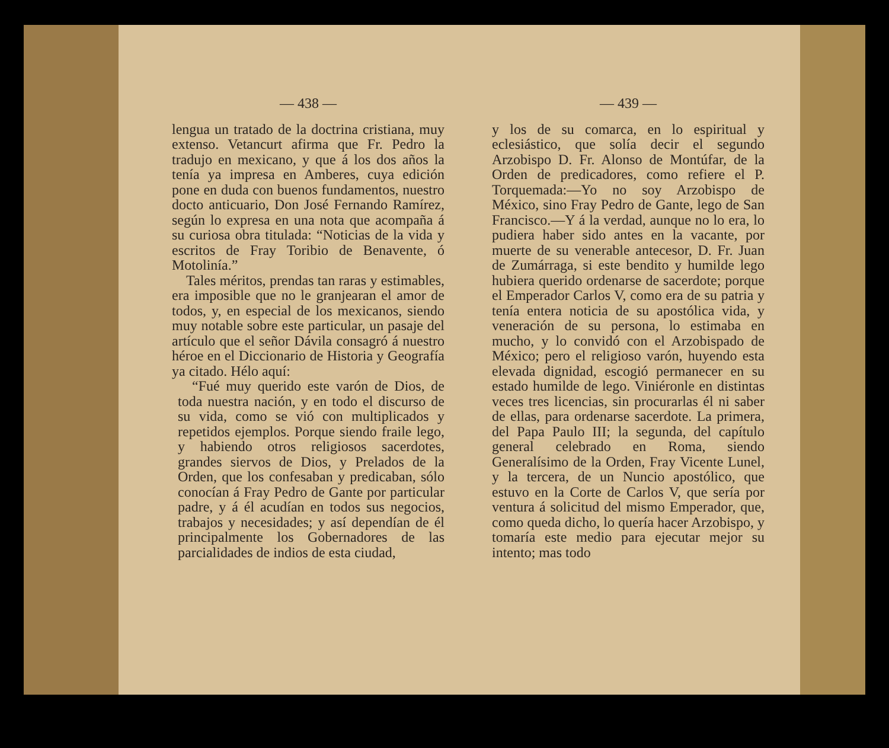— 438 —
lengua un tratado de la doctrina cristiana, muy extenso. Vetancurt afirma que Fr. Pedro la tradujo en mexicano, y que á los dos años la tenía ya impresa en Amberes, cuya edición pone en duda con buenos fundamentos, nuestro docto anticuario, Don José Fernando Ramírez, según lo expresa en una nota que acompaña á su curiosa obra titulada: “Noticias de la vida y escritos de Fray Toribio de Benavente, ó Motolinía.”
Tales méritos, prendas tan raras y estimables, era imposible que no le granjearan el amor de todos, y, en especial de los mexicanos, siendo muy notable sobre este particular, un pasaje del artículo que el señor Dávila consagró á nuestro héroe en el Diccionario de Historia y Geografía ya citado. Hélo aquí:
“Fué muy querido este varón de Dios, de toda nuestra nación, y en todo el discurso de su vida, como se vió con multiplicados y repetidos ejemplos. Porque siendo fraile lego, y habiendo otros religiosos sacerdotes, grandes siervos de Dios, y Prelados de la Orden, que los confesaban y predicaban, sólo conocían á Fray Pedro de Gante por particular padre, y á él acudían en todos sus negocios, trabajos y necesidades; y así dependían de él principalmente los Gobernadores de las parcialidades de indios de esta ciudad,
— 439 —
y los de su comarca, en lo espiritual y eclesiástico, que solía decir el segundo Arzobispo D. Fr. Alonso de Montúfar, de la Orden de predicadores, como refiere el P. Torquemada:—Yo no soy Arzobispo de México, sino Fray Pedro de Gante, lego de San Francisco.—Y á la verdad, aunque no lo era, lo pudiera haber sido antes en la vacante, por muerte de su venerable antecesor, D. Fr. Juan de Zumárraga, si este bendito y humilde lego hubiera querido ordenarse de sacerdote; porque el Emperador Carlos V, como era de su patria y tenía entera noticia de su apostólica vida, y veneración de su persona, lo estimaba en mucho, y lo convidó con el Arzobispado de México; pero el religioso varón, huyendo esta elevada dignidad, escogió permanecer en su estado humilde de lego. Viniéronle en distintas veces tres licencias, sin procurarlas él ni saber de ellas, para ordenarse sacerdote. La primera, del Papa Paulo III; la segunda, del capítulo general celebrado en Roma, siendo Generalísimo de la Orden, Fray Vicente Lunel, y la tercera, de un Nuncio apostólico, que estuvo en la Corte de Carlos V, que sería por ventura á solicitud del mismo Emperador, que, como queda dicho, lo quería hacer Arzobispo, y tomaría este medio para ejecutar mejor su intento; mas todo